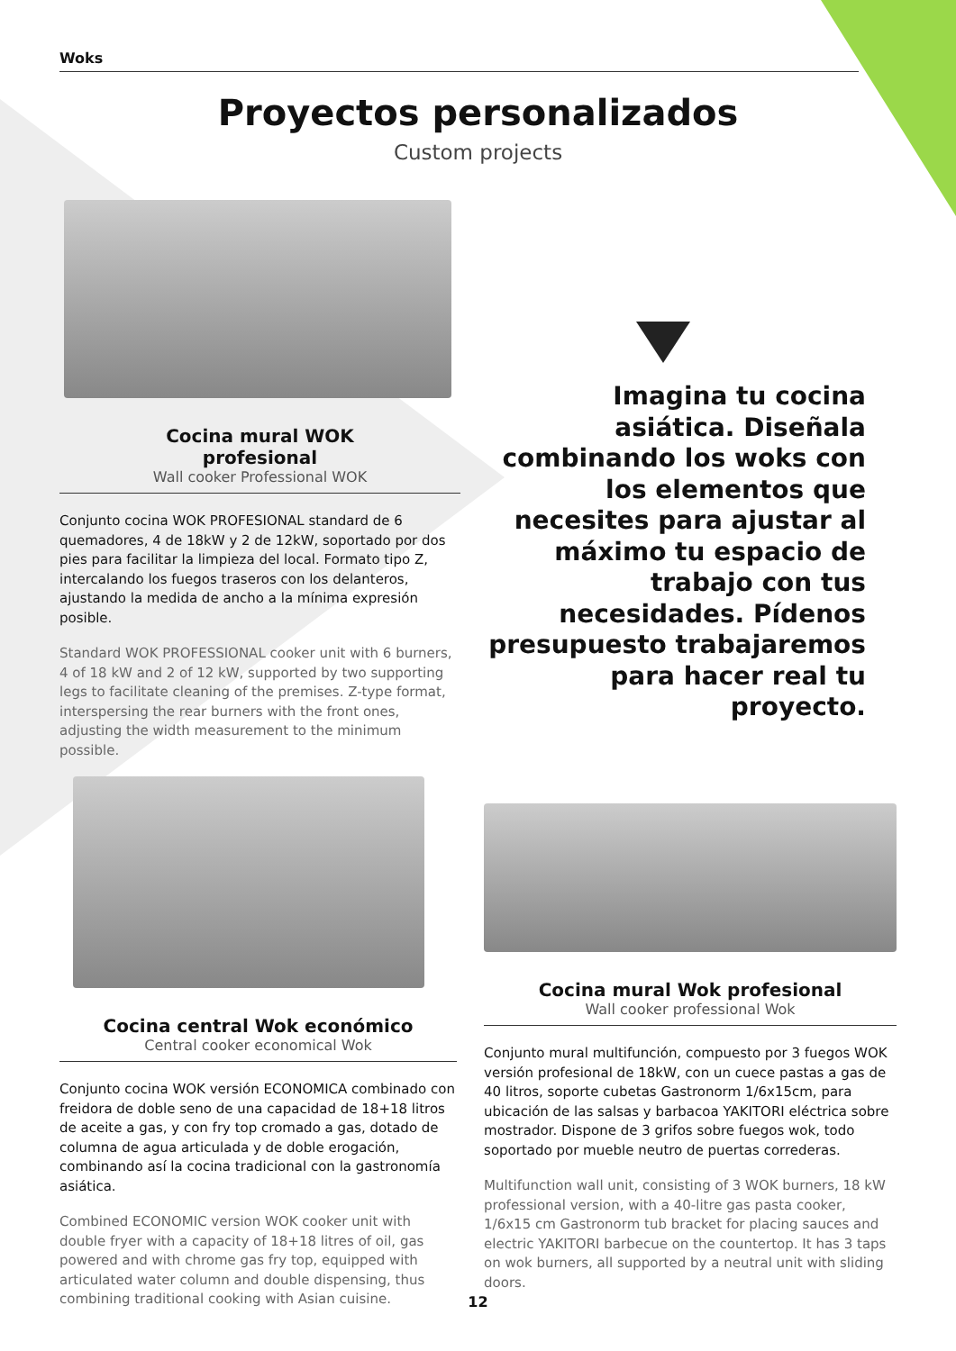Woks
Proyectos personalizados
Custom projects
Cocina mural WOK
profesional
Wall cooker Professional WOK
Conjunto cocina WOK PROFESIONAL standard de 6 quemadores, 4 de 18kW y 2 de 12kW, soportado por dos pies para facilitar la limpieza del local. Formato tipo Z, intercalando los fuegos traseros con los delanteros, ajustando la medida de ancho a la mínima expresión posible.
Standard WOK PROFESSIONAL cooker unit with 6 burners, 4 of 18 kW and 2 of 12 kW, supported by two supporting legs to facilitate cleaning of the premises. Z-type format, interspersing the rear burners with the front ones, adjusting the width measurement to the minimum possible.
Imagina tu cocina asiática. Diseñala combinando los woks con los elementos que necesites para ajustar al máximo tu espacio de trabajo con tus necesidades. Pídenos presupuesto trabajaremos para hacer real tu proyecto.
Cocina central Wok económico
Central cooker economical Wok
Conjunto cocina WOK versión ECONOMICA combinado con freidora de doble seno de una capacidad de 18+18 litros de aceite a gas, y con fry top cromado a gas, dotado de columna de agua articulada y de doble erogación, combinando así la cocina tradicional con la gastronomía asiática.
Combined ECONOMIC version WOK cooker unit with double fryer with a capacity of 18+18 litres of oil, gas powered and with chrome gas fry top, equipped with articulated water column and double dispensing, thus combining traditional cooking with Asian cuisine.
Cocina mural Wok profesional
Wall cooker professional Wok
Conjunto mural multifunción, compuesto por 3 fuegos WOK versión profesional de 18kW, con un cuece pastas a gas de 40 litros, soporte cubetas Gastronorm 1/6x15cm, para ubicación de las salsas y barbacoa YAKITORI eléctrica sobre mostrador. Dispone de 3 grifos sobre fuegos wok, todo soportado por mueble neutro de puertas correderas.
Multifunction wall unit, consisting of 3 WOK burners, 18 kW professional version, with a 40-litre gas pasta cooker, 1/6x15 cm Gastronorm tub bracket for placing sauces and electric YAKITORI barbecue on the countertop. It has 3 taps on wok burners, all supported by a neutral unit with sliding doors.
12